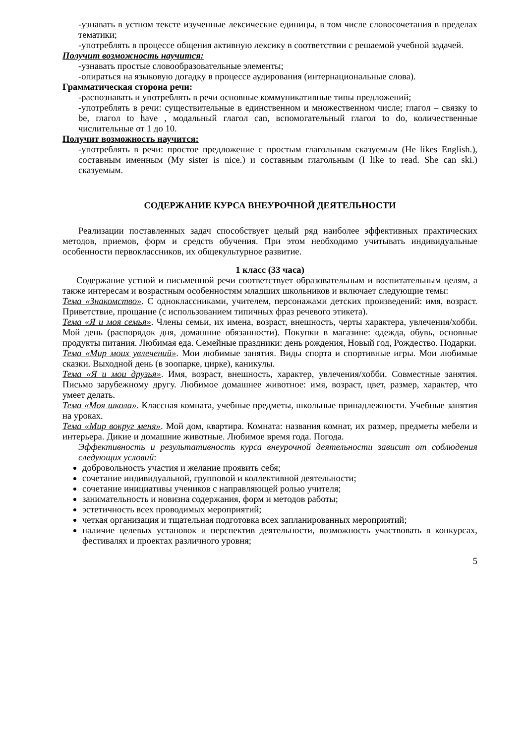-узнавать в устном тексте изученные лексические единицы, в том числе словосочетания в пределах тематики;
-употреблять в процессе общения активную лексику в соответствии с решаемой учебной задачей.
Получит возможность научится:
-узнавать простые словообразовательные элементы;
-опираться на языковую догадку в процессе аудирования (интернациональные слова).
Грамматическая сторона речи:
-распознавать и употреблять в речи основные коммуникативные типы предложений;
-употреблять в речи: существительные в единственном и множественном числе; глагол – связку to be, глагол to have , модальный глагол can, вспомогательный глагол to do, количественные числительные от 1 до 10.
Получит возможность научится:
-употреблять в речи: простое предложение с простым глагольным сказуемым (He likes English.), составным именным (My sister is nice.) и составным глагольным (I like to read. She can ski.) сказуемым.
СОДЕРЖАНИЕ КУРСА ВНЕУРОЧНОЙ ДЕЯТЕЛЬНОСТИ
Реализации поставленных задач способствует целый ряд наиболее эффективных практических методов, приемов, форм и средств обучения. При этом необходимо учитывать индивидуальные особенности первоклассников, их общекультурное развитие.
1 класс (33 часа)
Содержание устной и письменной речи соответствует образовательным и воспитательным целям, а также интересам и возрастным особенностям младших школьников и включает следующие темы:
Тема «Знакомство». С одноклассниками, учителем, персонажами детских произведений: имя, возраст. Приветствие, прощание (с использованием типичных фраз речевого этикета).
Тема «Я и моя семья». Члены семьи, их имена, возраст, внешность, черты характера, увлечения/хобби. Мой день (распорядок дня, домашние обязанности). Покупки в магазине: одежда, обувь, основные продукты питания. Любимая еда. Семейные праздники: день рождения, Новый год, Рождество. Подарки.
Тема «Мир моих увлечений». Мои любимые занятия. Виды спорта и спортивные игры. Мои любимые сказки. Выходной день (в зоопарке, цирке), каникулы.
Тема «Я и мои друзья». Имя, возраст, внешность, характер, увлечения/хобби. Совместные занятия. Письмо зарубежному другу. Любимое домашнее животное: имя, возраст, цвет, размер, характер, что умеет делать.
Тема «Моя школа». Классная комната, учебные предметы, школьные принадлежности. Учебные занятия на уроках.
Тема «Мир вокруг меня». Мой дом, квартира. Комната: названия комнат, их размер, предметы мебели и интерьера. Дикие и домашние животные. Любимое время года. Погода.
Эффективность и результативность курса внеурочной деятельности зависит от соблюдения следующих условий:
добровольность участия и желание проявить себя;
сочетание индивидуальной, групповой и коллективной деятельности;
сочетание инициативы учеников с направляющей ролью учителя;
занимательность и новизна содержания, форм и методов работы;
эстетичность всех проводимых мероприятий;
четкая организация и тщательная подготовка всех запланированных мероприятий;
наличие целевых установок и перспектив деятельности, возможность участвовать в конкурсах, фестивалях и проектах различного уровня;
5